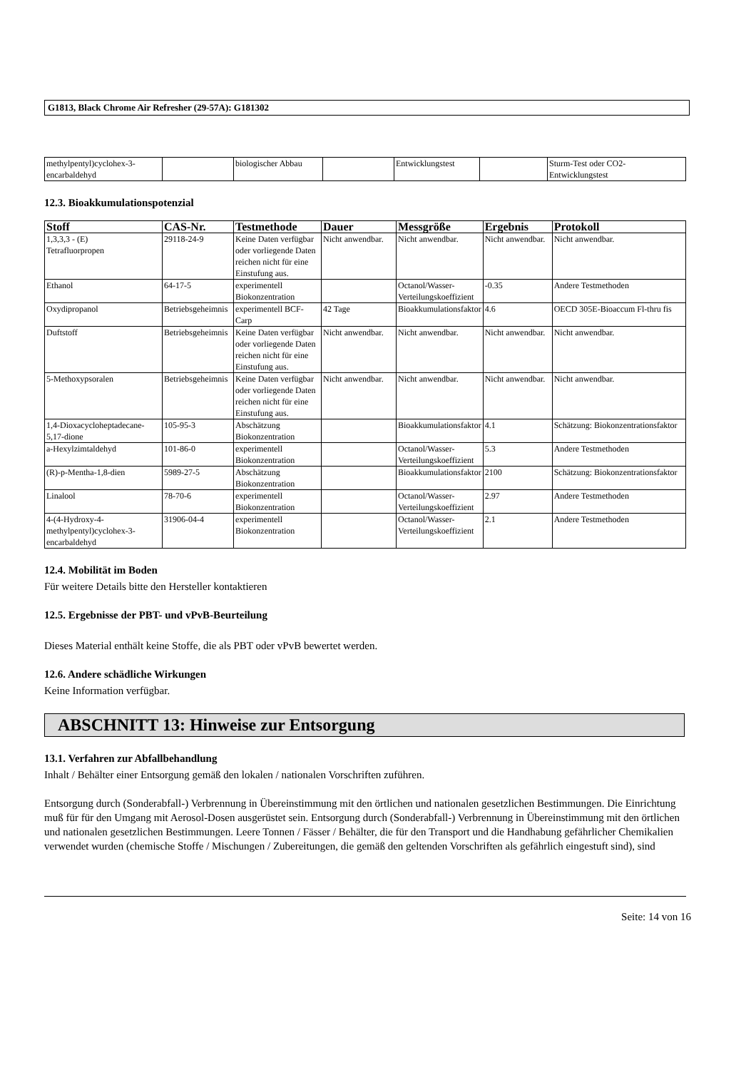G1813, Black Chrome Air Refresher (29-57A): G181302
| methylpentyl)cyclohex-3- encarbaldehyd | | biologischer Abbau | | Entwicklungstest | | Sturm-Test oder CO2- Entwicklungstest |
12.3. Bioakkumulationspotenzial
| Stoff | CAS-Nr. | Testmethode | Dauer | Messgröße | Ergebnis | Protokoll |
| --- | --- | --- | --- | --- | --- | --- |
| 1,3,3,3 - (E) Tetrafluorpropen | 29118-24-9 | Keine Daten verfügbar oder vorliegende Daten reichen nicht für eine Einstufung aus. | Nicht anwendbar. | Nicht anwendbar. | Nicht anwendbar. | Nicht anwendbar. |
| Ethanol | 64-17-5 | experimentell Biokonzentration | | Octanol/Wasser-Verteilungskoeffizient | -0.35 | Andere Testmethoden |
| Oxydipropanol | Betriebsgeheimnis | experimentell BCF-Carp | 42 Tage | Bioakkumulationsfaktor | 4.6 | OECD 305E-Bioaccum Fl-thru fis |
| Duftstoff | Betriebsgeheimnis | Keine Daten verfügbar oder vorliegende Daten reichen nicht für eine Einstufung aus. | Nicht anwendbar. | Nicht anwendbar. | Nicht anwendbar. | Nicht anwendbar. |
| 5-Methoxypsoralen | Betriebsgeheimnis | Keine Daten verfügbar oder vorliegende Daten reichen nicht für eine Einstufung aus. | Nicht anwendbar. | Nicht anwendbar. | Nicht anwendbar. | Nicht anwendbar. |
| 1,4-Dioxacycloheptadecane-5,17-dione | 105-95-3 | Abschätzung Biokonzentration | | Bioakkumulationsfaktor | 4.1 | Schätzung: Biokonzentrationsfaktor |
| a-Hexylzimtaldehyd | 101-86-0 | experimentell Biokonzentration | | Octanol/Wasser-Verteilungskoeffizient | 5.3 | Andere Testmethoden |
| (R)-p-Mentha-1,8-dien | 5989-27-5 | Abschätzung Biokonzentration | | Bioakkumulationsfaktor | 2100 | Schätzung: Biokonzentrationsfaktor |
| Linalool | 78-70-6 | experimentell Biokonzentration | | Octanol/Wasser-Verteilungskoeffizient | 2.97 | Andere Testmethoden |
| 4-(4-Hydroxy-4-methylpentyl)cyclohex-3-encarbaldehyd | 31906-04-4 | experimentell Biokonzentration | | Octanol/Wasser-Verteilungskoeffizient | 2.1 | Andere Testmethoden |
12.4. Mobilität im Boden
Für weitere Details bitte den Hersteller kontaktieren
12.5. Ergebnisse der PBT- und vPvB-Beurteilung
Dieses Material enthält keine Stoffe, die als PBT oder vPvB bewertet werden.
12.6. Andere schädliche Wirkungen
Keine Information verfügbar.
ABSCHNITT 13: Hinweise zur Entsorgung
13.1. Verfahren zur Abfallbehandlung
Inhalt / Behälter einer Entsorgung gemäß den lokalen / nationalen Vorschriften zuführen.
Entsorgung durch (Sonderabfall-) Verbrennung in Übereinstimmung mit den örtlichen und nationalen gesetzlichen Bestimmungen. Die Einrichtung muß für für den Umgang mit Aerosol-Dosen ausgerüstet sein. Entsorgung durch (Sonderabfall-) Verbrennung in Übereinstimmung mit den örtlichen und nationalen gesetzlichen Bestimmungen. Leere Tonnen / Fässer / Behälter, die für den Transport und die Handhabung gefährlicher Chemikalien verwendet wurden (chemische Stoffe / Mischungen / Zubereitungen, die gemäß den geltenden Vorschriften als gefährlich eingestuft sind), sind
Seite: 14 von 16